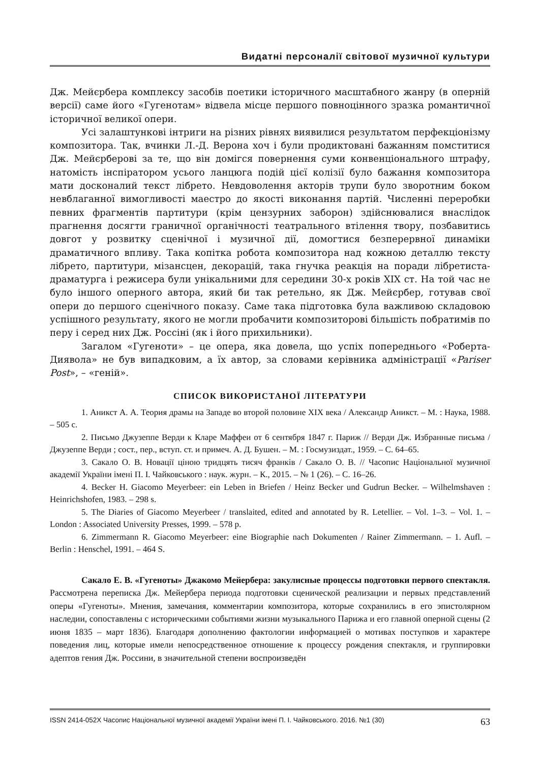Видатні персоналії світової музичної культури
Дж. Мейєрбера комплексу засобів поетики історичного масштабного жанру (в оперній версії) саме його «Гугенотам» відвела місце першого повноцінного зразка романтичної історичної великої опери.
Усі залаштункові інтриги на різних рівнях виявилися результатом перфекціонізму композитора. Так, вчинки Л.-Д. Верона хоч і були продиктовані бажанням помститися Дж. Мейєрберові за те, що він домігся повернення суми конвенціонального штрафу, натомість інспіратором усього ланцюга подій цієї колізії було бажання композитора мати досконалий текст лібрето. Невдоволення акторів трупи було зворотним боком невблаганної вимогливості маестро до якості виконання партій. Численні переробки певних фрагментів партитури (крім цензурних заборон) здійснювалися внаслідок прагнення досягти граничної органічності театрального втілення твору, позбавитись довгот у розвитку сценічної і музичної дії, домогтися безперервної динаміки драматичного впливу. Така копітка робота композитора над кожною деталлю тексту лібрето, партитури, мізансцен, декорацій, така гнучка реакція на поради лібретиста-драматурга і режисера були унікальними для середини 30-х років XIX ст. На той час не було іншого оперного автора, який би так ретельно, як Дж. Мейєрбер, готував свої опери до першого сценічного показу. Саме така підготовка була важливою складовою успішного результату, якого не могли пробачити композиторові більшість побратимів по перу і серед них Дж. Россіні (як і його прихильники).
Загалом «Гугеноти» – це опера, яка довела, що успіх попереднього «Роберта-Диявола» не був випадковим, а їх автор, за словами керівника адміністрації «Pariser Post», – «геній».
СПИСОК ВИКОРИСТАНОЇ ЛІТЕРАТУРИ
1. Аникст А. А. Теория драмы на Западе во второй половине XIX века / Александр Аникст. – М. : Наука, 1988. – 505 с.
2. Письмо Джузеппе Верди к Кларе Маффеи от 6 сентября 1847 г. Париж // Верди Дж. Избранные письма / Джузеппе Верди ; сост., пер., вступ. ст. и примеч. А. Д. Бушен. – М. : Госмузиздат., 1959. – С. 64–65.
3. Сакало О. В. Новації ціною тридцять тисяч франків / Сакало О. В. // Часопис Національної музичної академії України імені П. І. Чайковського : наук. журн. – К., 2015. – № 1 (26). – С. 16–26.
4. Becker H. Giacomo Meyerbeer: ein Leben in Briefen / Heinz Becker und Gudrun Becker. – Wilhelmshaven : Heinrichshofen, 1983. – 298 s.
5. The Diaries of Giacomo Meyerbeer / translaited, edited and annotated by R. Letellier. – Vol. 1–3. – Vol. 1. – London : Associated University Presses, 1999. – 578 p.
6. Zimmermann R. Giacomo Meyerbeer: eine Biographie nach Dokumenten / Rainer Zimmermann. – 1. Aufl. – Berlin : Henschel, 1991. – 464 S.
Сакало Е. В. «Гугеноты» Джакомо Мейербера: закулисные процессы подготовки первого спектакля. Рассмотрена переписка Дж. Мейербера периода подготовки сценической реализации и первых представлений оперы «Гугеноты». Мнения, замечания, комментарии композитора, которые сохранились в его эпистолярном наследии, сопоставлены с историческими событиями жизни музыкального Парижа и его главной оперной сцены (2 июня 1835 – март 1836). Благодаря дополнению фактологии информацией о мотивах поступков и характере поведения лиц, которые имели непосредственное отношение к процессу рождения спектакля, и группировки адептов гения Дж. Россини, в значительной степени воспроизведён
ISSN 2414-052X Часопис Національної музичної академії України імені П. І. Чайковського. 2016. №1 (30) 63